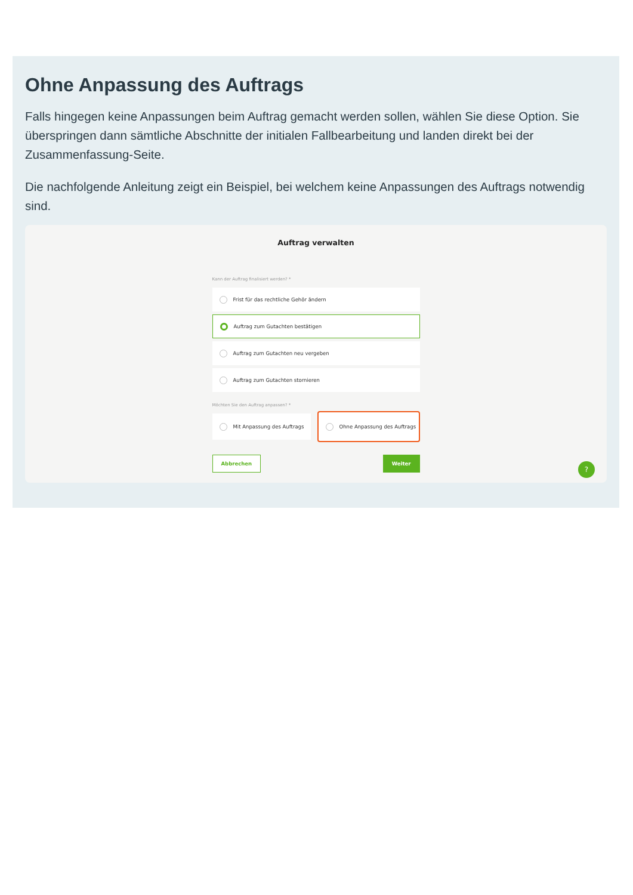Ohne Anpassung des Auftrags
Falls hingegen keine Anpassungen beim Auftrag gemacht werden sollen, wählen Sie diese Option. Sie überspringen dann sämtliche Abschnitte der initialen Fallbearbeitung und landen direkt bei der Zusammenfassung-Seite.
Die nachfolgende Anleitung zeigt ein Beispiel, bei welchem keine Anpassungen des Auftrags notwendig sind.
Auftrag verwalten
Kann der Auftrag finalisiert werden? *
Frist für das rechtliche Gehör ändern
Auftrag zum Gutachten bestätigen
Auftrag zum Gutachten neu vergeben
Auftrag zum Gutachten stornieren
Möchten Sie den Auftrag anpassen? *
Mit Anpassung des Auftrags
Ohne Anpassung des Auftrags
Abbrechen Weiter
?